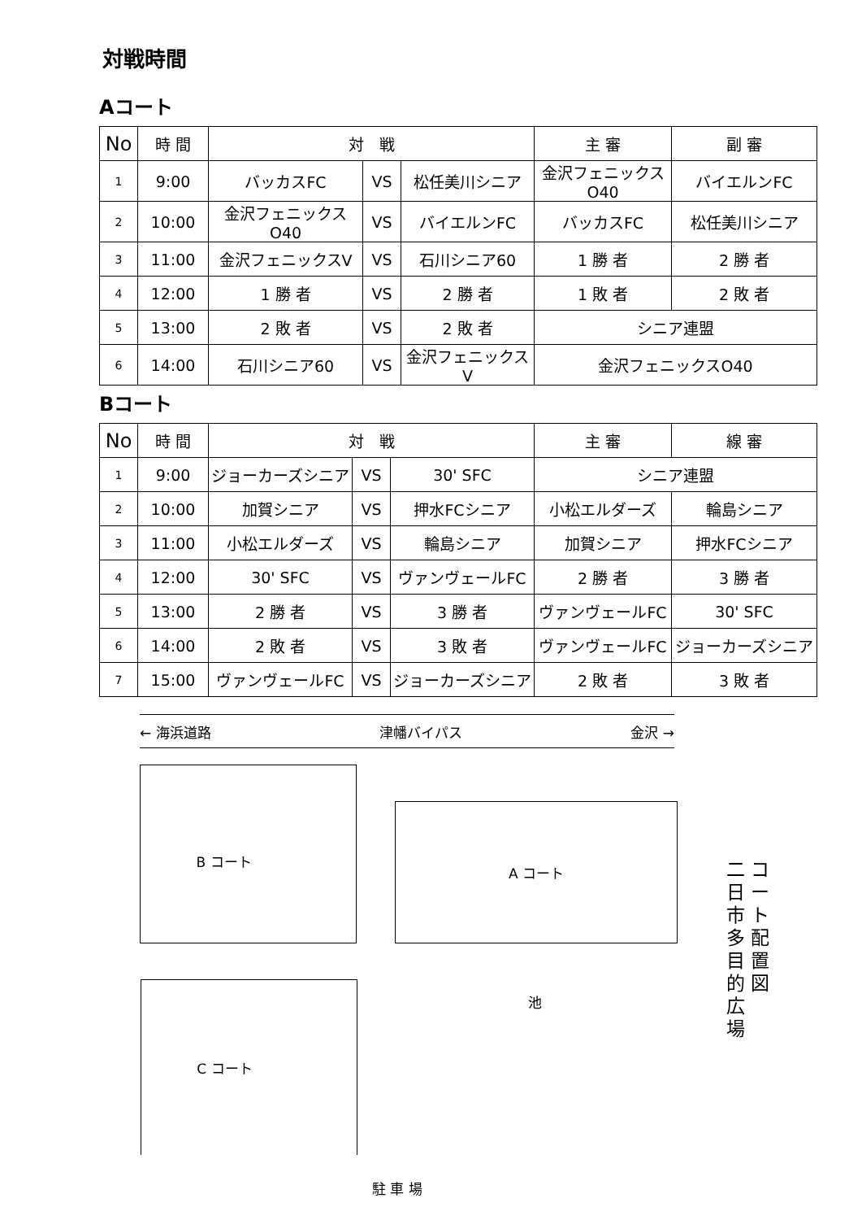対戦時間
Aコート
| No | 時 間 | 対 戦 | | | 主 審 | 副 審 |
| --- | --- | --- | --- | --- | --- | --- |
| 1 | 9:00 | バッカスFC | VS | 松任美川シニア | 金沢フェニックスO40 | バイエルンFC |
| 2 | 10:00 | 金沢フェニックスO40 | VS | バイエルンFC | バッカスFC | 松任美川シニア |
| 3 | 11:00 | 金沢フェニックスV | VS | 石川シニア60 | 1 勝 者 | 2 勝 者 |
| 4 | 12:00 | 1 勝 者 | VS | 2 勝 者 | 1 敗 者 | 2 敗 者 |
| 5 | 13:00 | 2 敗 者 | VS | 2 敗 者 | シニア連盟 | |
| 6 | 14:00 | 石川シニア60 | VS | 金沢フェニックスV | 金沢フェニックスO40 | |
Bコート
| No | 時 間 | 対 戦 | | | 主 審 | 線 審 |
| --- | --- | --- | --- | --- | --- | --- |
| 1 | 9:00 | ジョーカーズシニア | VS | 30' SFC | シニア連盟 | |
| 2 | 10:00 | 加賀シニア | VS | 押水FCシニア | 小松エルダーズ | 輪島シニア |
| 3 | 11:00 | 小松エルダーズ | VS | 輪島シニア | 加賀シニア | 押水FCシニア |
| 4 | 12:00 | 30' SFC | VS | ヴァンヴェールFC | 2 勝 者 | 3 勝 者 |
| 5 | 13:00 | 2 勝 者 | VS | 3 勝 者 | ヴァンヴェールFC | 30' SFC |
| 6 | 14:00 | 2 敗 者 | VS | 3 敗 者 | ヴァンヴェールFC | ジョーカーズシニア |
| 7 | 15:00 | ヴァンヴェールFC | VS | ジョーカーズシニア | 2 敗 者 | 3 敗 者 |
← 海浜道路 津幡バイパス 金沢 →
B コート
A コート
コ ー ト 配 置 図
二 日 市 多 目 的 広 場
池
C コート
駐 車 場